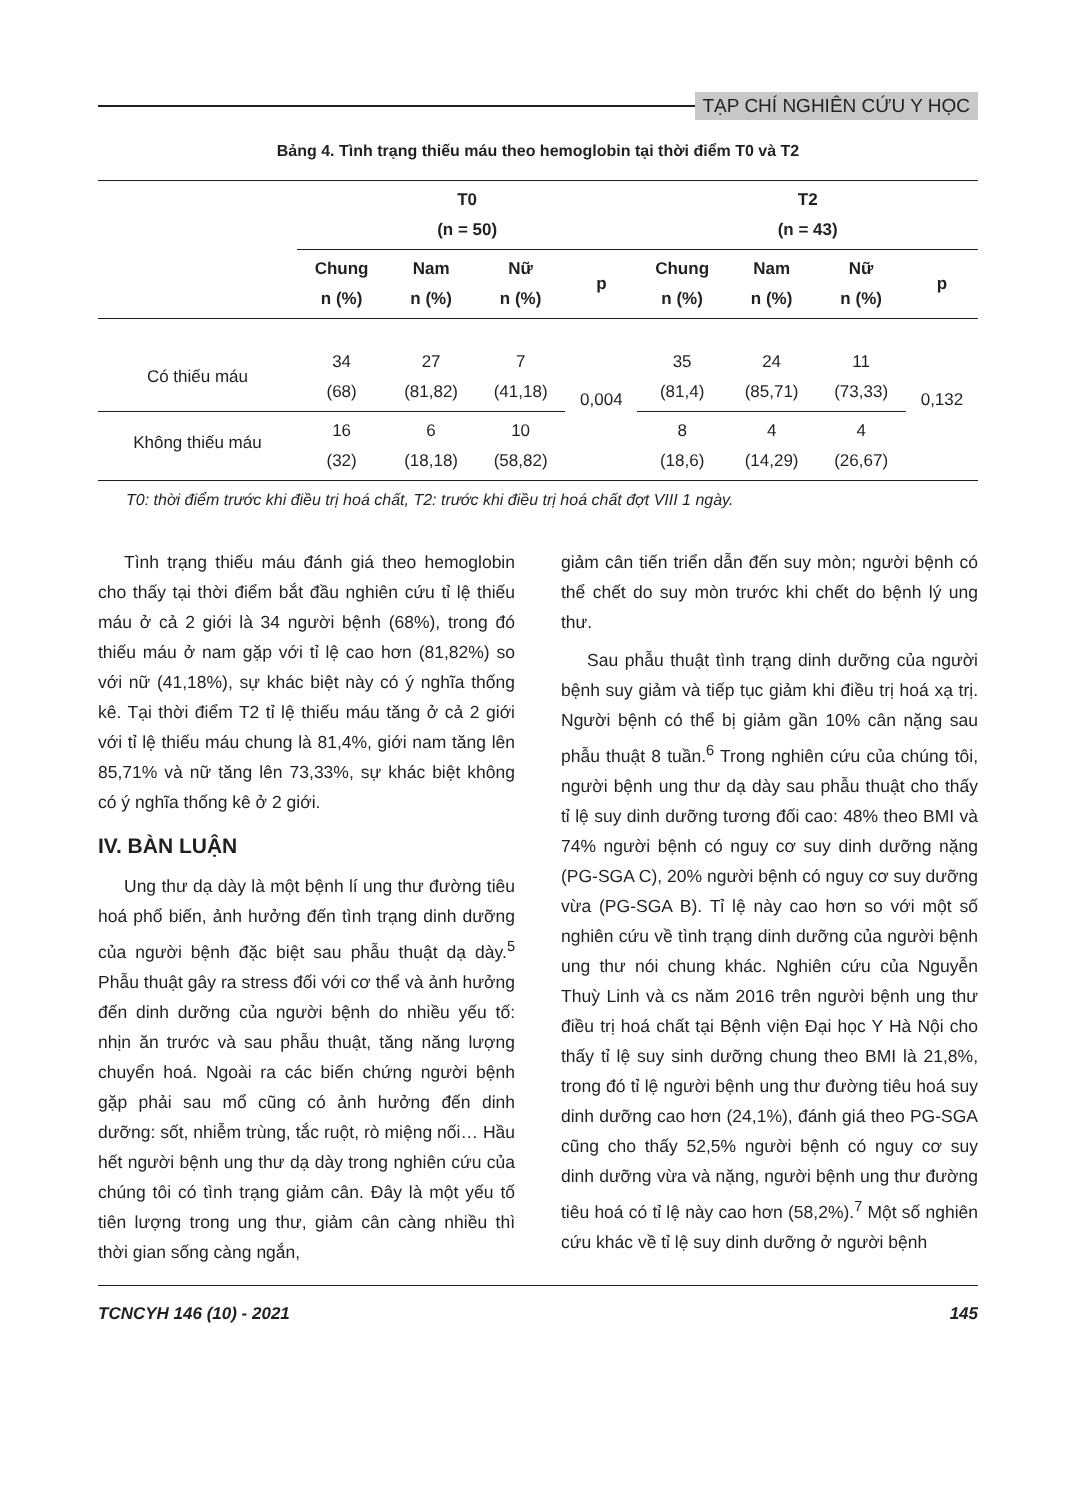TẠP CHÍ NGHIÊN CỨU Y HỌC
Bảng 4. Tình trạng thiếu máu theo hemoglobin tại thời điểm T0 và T2
| | T0 (n = 50) | | | | T2 (n = 43) | | | |
| --- | --- | --- | --- | --- | --- | --- | --- | --- |
| | Chung n (%) | Nam n (%) | Nữ n (%) | p | Chung n (%) | Nam n (%) | Nữ n (%) | p |
| Có thiếu máu | 34 (68) | 27 (81,82) | 7 (41,18) | 0,004 | 35 (81,4) | 24 (85,71) | 11 (73,33) | 0,132 |
| Không thiếu máu | 16 (32) | 6 (18,18) | 10 (58,82) | | 8 (18,6) | 4 (14,29) | 4 (26,67) | |
T0: thời điểm trước khi điều trị hoá chất, T2: trước khi điều trị hoá chất đợt VIII 1 ngày.
Tình trạng thiếu máu đánh giá theo hemoglobin cho thấy tại thời điểm bắt đầu nghiên cứu tỉ lệ thiếu máu ở cả 2 giới là 34 người bệnh (68%), trong đó thiếu máu ở nam gặp với tỉ lệ cao hơn (81,82%) so với nữ (41,18%), sự khác biệt này có ý nghĩa thống kê. Tại thời điểm T2 tỉ lệ thiếu máu tăng ở cả 2 giới với tỉ lệ thiếu máu chung là 81,4%, giới nam tăng lên 85,71% và nữ tăng lên 73,33%, sự khác biệt không có ý nghĩa thống kê ở 2 giới.
IV. BÀN LUẬN
Ung thư dạ dày là một bệnh lí ung thư đường tiêu hoá phổ biến, ảnh hưởng đến tình trạng dinh dưỡng của người bệnh đặc biệt sau phẫu thuật dạ dày.<sup>5</sup> Phẫu thuật gây ra stress đối với cơ thể và ảnh hưởng đến dinh dưỡng của người bệnh do nhiều yếu tố: nhịn ăn trước và sau phẫu thuật, tăng năng lượng chuyển hoá. Ngoài ra các biến chứng người bệnh gặp phải sau mổ cũng có ảnh hưởng đến dinh dưỡng: sốt, nhiễm trùng, tắc ruột, rò miệng nối… Hầu hết người bệnh ung thư dạ dày trong nghiên cứu của chúng tôi có tình trạng giảm cân. Đây là một yếu tố tiên lượng trong ung thư, giảm cân càng nhiều thì thời gian sống càng ngắn,
giảm cân tiến triển dẫn đến suy mòn; người bệnh có thể chết do suy mòn trước khi chết do bệnh lý ung thư.
Sau phẫu thuật tình trạng dinh dưỡng của người bệnh suy giảm và tiếp tục giảm khi điều trị hoá xạ trị. Người bệnh có thể bị giảm gần 10% cân nặng sau phẫu thuật 8 tuần.<sup>6</sup> Trong nghiên cứu của chúng tôi, người bệnh ung thư dạ dày sau phẫu thuật cho thấy tỉ lệ suy dinh dưỡng tương đối cao: 48% theo BMI và 74% người bệnh có nguy cơ suy dinh dưỡng nặng (PG-SGA C), 20% người bệnh có nguy cơ suy dưỡng vừa (PG-SGA B). Tỉ lệ này cao hơn so với một số nghiên cứu về tình trạng dinh dưỡng của người bệnh ung thư nói chung khác. Nghiên cứu của Nguyễn Thuỳ Linh và cs năm 2016 trên người bệnh ung thư điều trị hoá chất tại Bệnh viện Đại học Y Hà Nội cho thấy tỉ lệ suy sinh dưỡng chung theo BMI là 21,8%, trong đó tỉ lệ người bệnh ung thư đường tiêu hoá suy dinh dưỡng cao hơn (24,1%), đánh giá theo PG-SGA cũng cho thấy 52,5% người bệnh có nguy cơ suy dinh dưỡng vừa và nặng, người bệnh ung thư đường tiêu hoá có tỉ lệ này cao hơn (58,2%).<sup>7</sup> Một số nghiên cứu khác về tỉ lệ suy dinh dưỡng ở người bệnh
TCNCYH 146 (10) - 2021 145